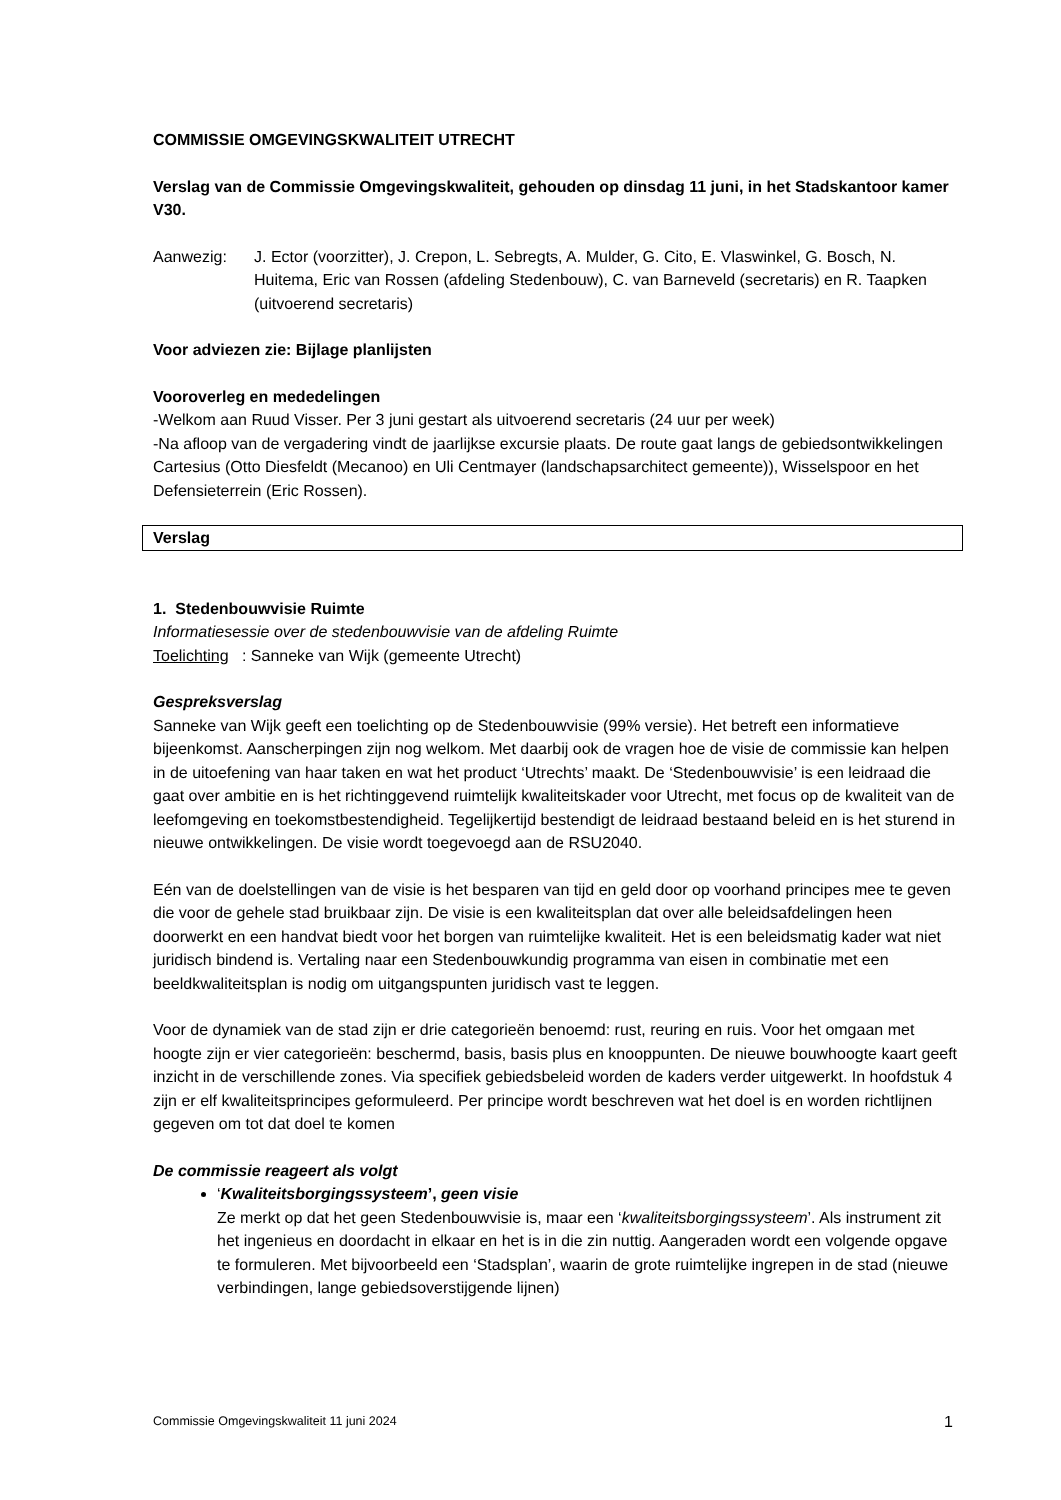COMMISSIE OMGEVINGSKWALITEIT UTRECHT
Verslag van de Commissie Omgevingskwaliteit, gehouden op dinsdag 11 juni, in het Stadskantoor kamer V30.
Aanwezig: J. Ector (voorzitter), J. Crepon, L. Sebregts, A. Mulder, G. Cito, E. Vlaswinkel, G. Bosch, N. Huitema, Eric van Rossen (afdeling Stedenbouw), C. van Barneveld (secretaris) en R. Taapken (uitvoerend secretaris)
Voor adviezen zie: Bijlage planlijsten
Vooroverleg en mededelingen
-Welkom aan Ruud Visser. Per 3 juni gestart als uitvoerend secretaris (24 uur per week)
-Na afloop van de vergadering vindt de jaarlijkse excursie plaats. De route gaat langs de gebiedsontwikkelingen Cartesius (Otto Diesfeldt (Mecanoo) en Uli Centmayer (landschapsarchitect gemeente)), Wisselspoor en het Defensieterrein (Eric Rossen).
Verslag
1. Stedenbouwvisie Ruimte
Informatiesessie over de stedenbouwvisie van de afdeling Ruimte
Toelichting : Sanneke van Wijk (gemeente Utrecht)
Gespreksverslag
Sanneke van Wijk geeft een toelichting op de Stedenbouwvisie (99% versie). Het betreft een informatieve bijeenkomst. Aanscherpingen zijn nog welkom. Met daarbij ook de vragen hoe de visie de commissie kan helpen in de uitoefening van haar taken en wat het product ‘Utrechts’ maakt. De ‘Stedenbouwvisie’ is een leidraad die gaat over ambitie en is het richtinggevend ruimtelijk kwaliteitskader voor Utrecht, met focus op de kwaliteit van de leefomgeving en toekomstbestendigheid. Tegelijkertijd bestendigt de leidraad bestaand beleid en is het sturend in nieuwe ontwikkelingen. De visie wordt toegevoegd aan de RSU2040.
Eén van de doelstellingen van de visie is het besparen van tijd en geld door op voorhand principes mee te geven die voor de gehele stad bruikbaar zijn. De visie is een kwaliteitsplan dat over alle beleidsafdelingen heen doorwerkt en een handvat biedt voor het borgen van ruimtelijke kwaliteit. Het is een beleidsmatig kader wat niet juridisch bindend is. Vertaling naar een Stedenbouwkundig programma van eisen in combinatie met een beeldkwaliteitsplan is nodig om uitgangspunten juridisch vast te leggen.
Voor de dynamiek van de stad zijn er drie categorieën benoemd: rust, reuring en ruis. Voor het omgaan met hoogte zijn er vier categorieën: beschermd, basis, basis plus en knooppunten. De nieuwe bouwhoogte kaart geeft inzicht in de verschillende zones. Via specifiek gebiedsbeleid worden de kaders verder uitgewerkt. In hoofdstuk 4 zijn er elf kwaliteitsprincipes geformuleerd. Per principe wordt beschreven wat het doel is en worden richtlijnen gegeven om tot dat doel te komen
De commissie reageert als volgt
‘Kwaliteitsborgingssysteem’, geen visie
Ze merkt op dat het geen Stedenbouwvisie is, maar een ‘kwaliteitsborgingssysteem’. Als instrument zit het ingenieus en doordacht in elkaar en het is in die zin nuttig. Aangeraden wordt een volgende opgave te formuleren. Met bijvoorbeeld een ‘Stadsplan’, waarin de grote ruimtelijke ingrepen in de stad (nieuwe verbindingen, lange gebiedsoverstijgende lijnen)
Commissie Omgevingskwaliteit 11 juni 2024 1